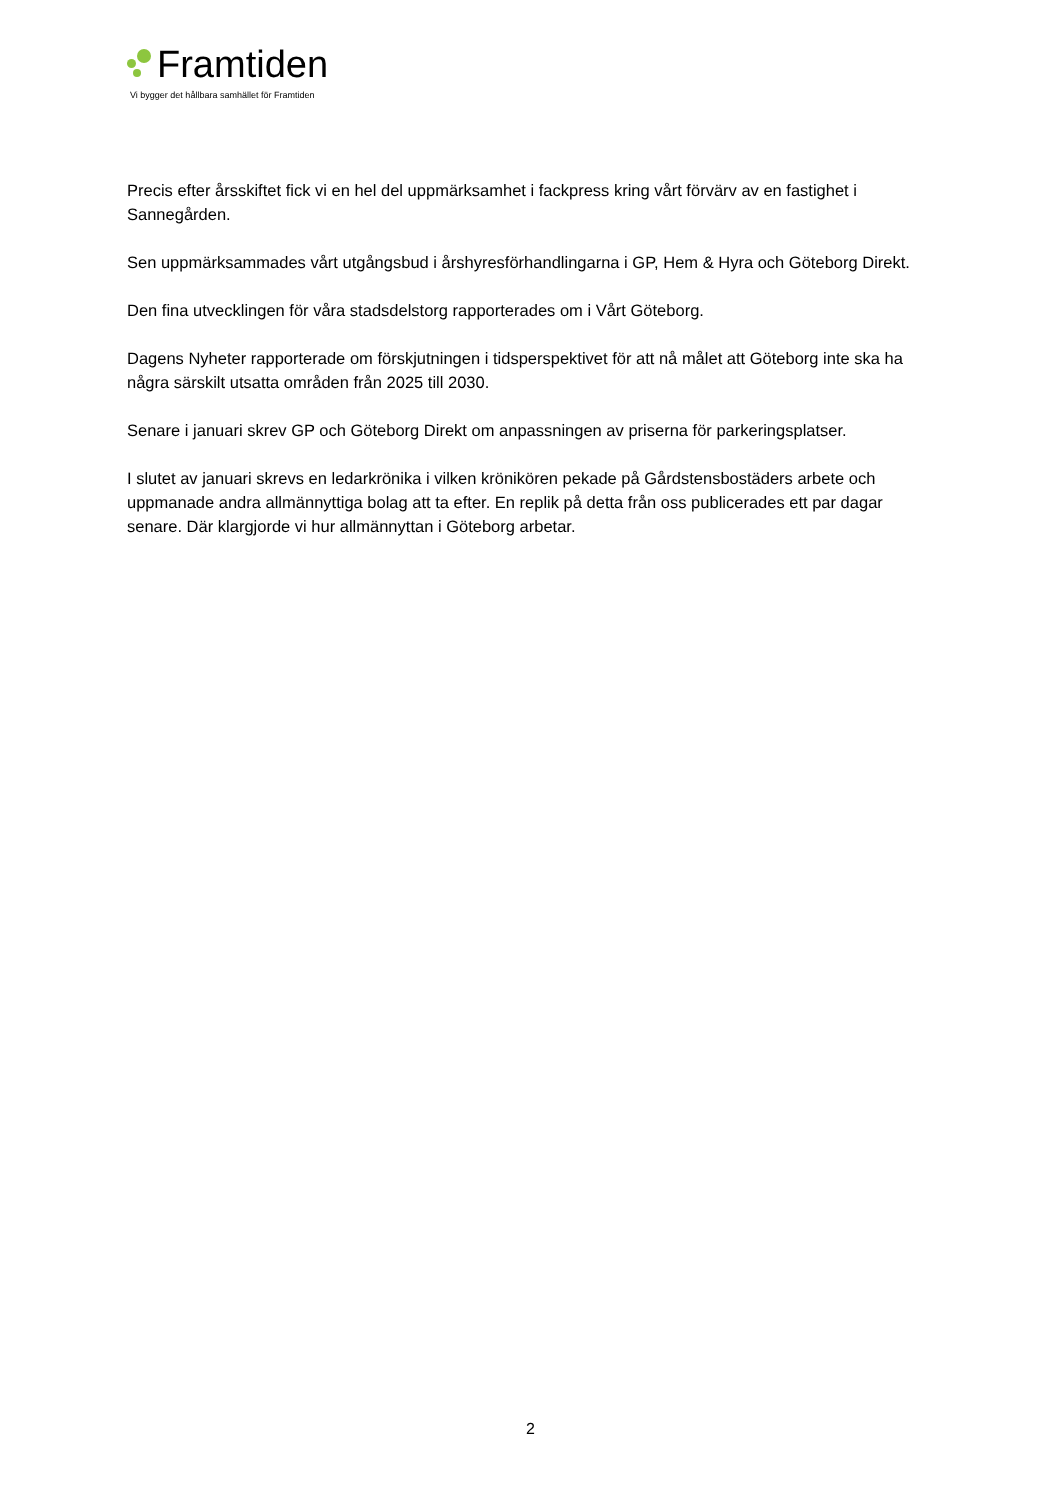Framtiden
Vi bygger det hållbara samhället för Framtiden
Precis efter årsskiftet fick vi en hel del uppmärksamhet i fackpress kring vårt förvärv av en fastighet i Sannegården.
Sen uppmärksammades vårt utgångsbud i årshyresförhandlingarna i GP, Hem & Hyra och Göteborg Direkt.
Den fina utvecklingen för våra stadsdelstorg rapporterades om i Vårt Göteborg.
Dagens Nyheter rapporterade om förskjutningen i tidsperspektivet för att nå målet att Göteborg inte ska ha några särskilt utsatta områden från 2025 till 2030.
Senare i januari skrev GP och Göteborg Direkt om anpassningen av priserna för parkeringsplatser.
I slutet av januari skrevs en ledarkrönika i vilken krönikören pekade på Gårdstensbostäders arbete och uppmanade andra allmännyttiga bolag att ta efter. En replik på detta från oss publicerades ett par dagar senare. Där klargjorde vi hur allmännyttan i Göteborg arbetar.
2